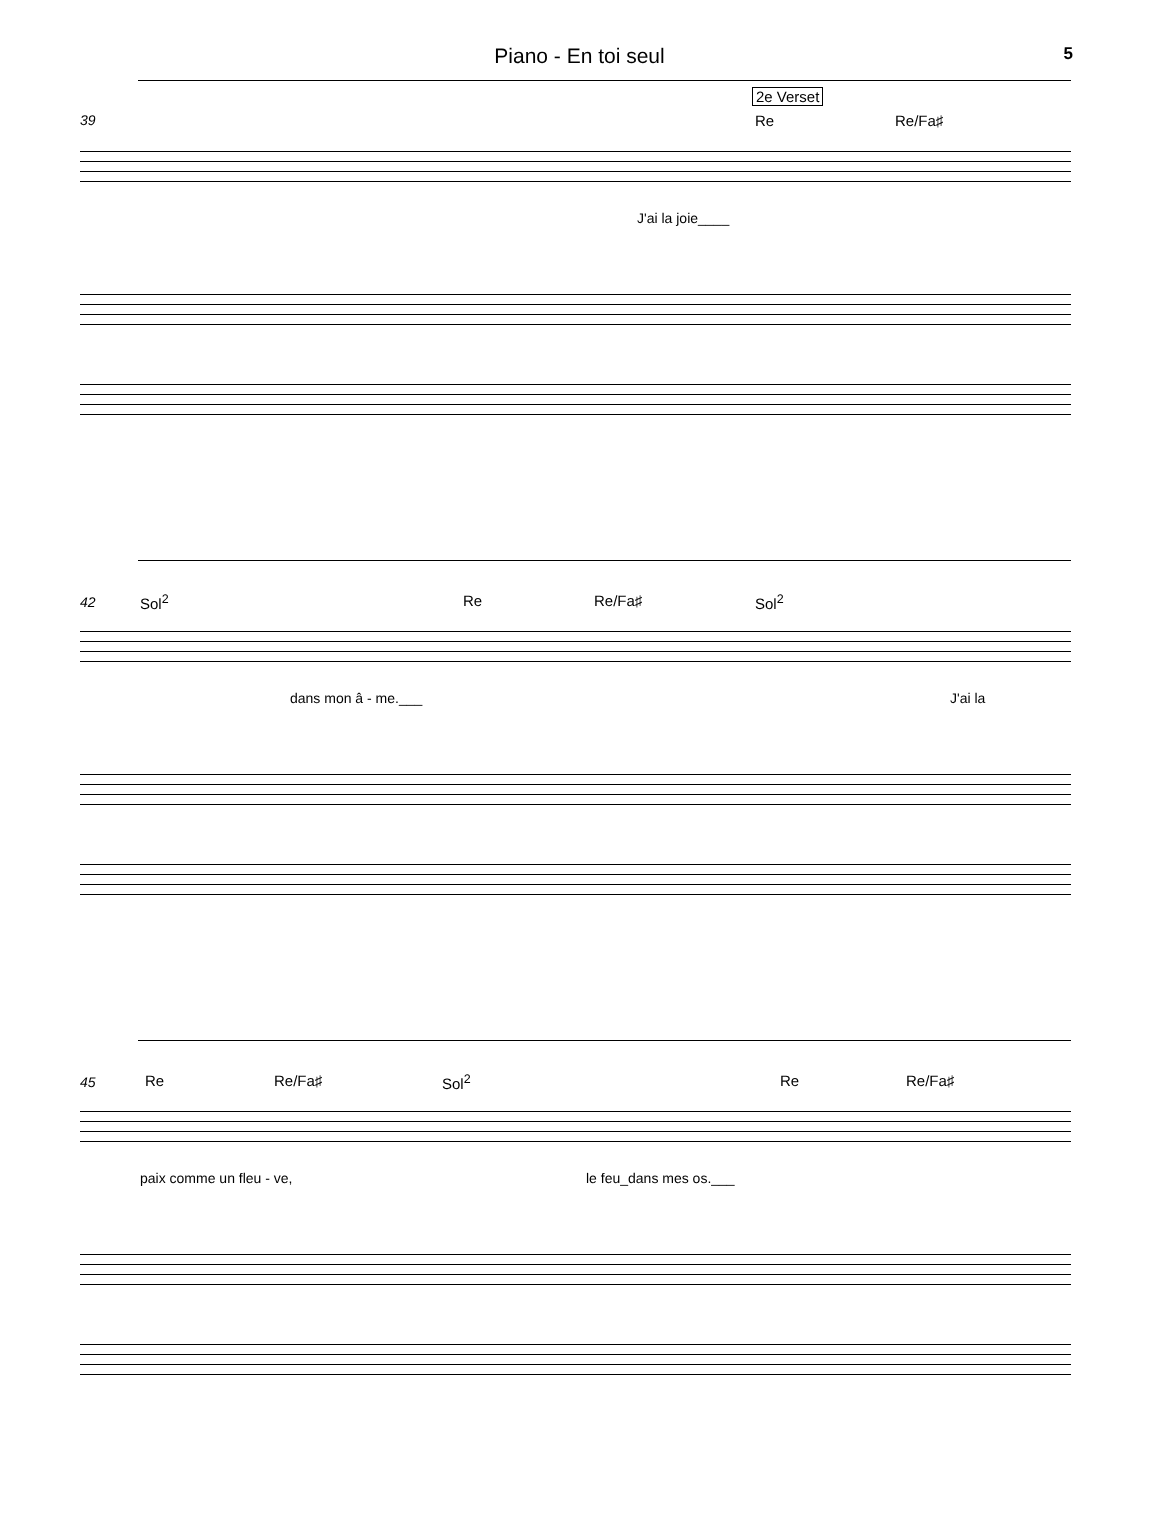Piano - En toi seul 5
2e Verset
39 Re Re/Fa♯
J'ai la joie____
42 Sol<sup>2</sup> Re Re/Fa♯ Sol<sup>2</sup>
dans mon â - me.___ J'ai la
45 Re Re/Fa♯ Sol<sup>2</sup> Re Re/Fa♯
paix comme un fleu - ve, le feu_dans mes os.___